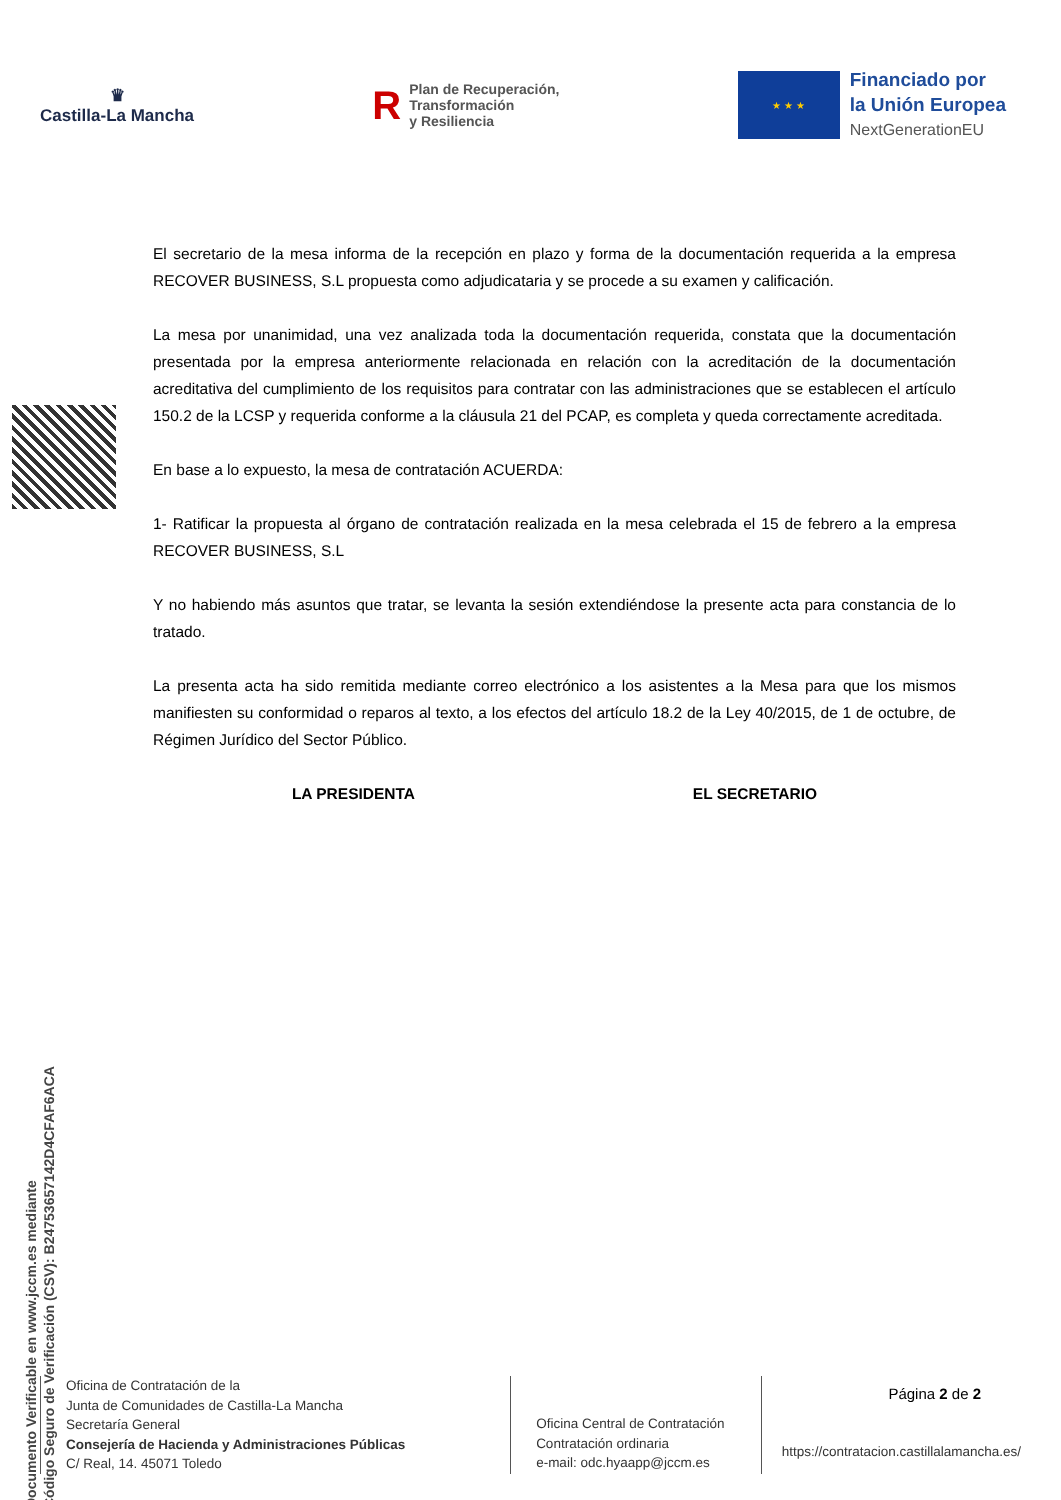♛
Castilla-La Mancha
R Plan de Recuperación,
Transformación
y Resiliencia
★ ★ ★
Financiado por
la Unión Europea
NextGenerationEU
Documento Verificable en www.jccm.es mediante
Código Seguro de Verificación (CSV): B24753657142D4CFAF6ACA
El secretario de la mesa informa de la recepción en plazo y forma de la documentación requerida a la empresa RECOVER BUSINESS, S.L propuesta como adjudicataria y se procede a su examen y calificación.
La mesa por unanimidad, una vez analizada toda la documentación requerida, constata que la documentación presentada por la empresa anteriormente relacionada en relación con la acreditación de la documentación acreditativa del cumplimiento de los requisitos para contratar con las administraciones que se establecen el artículo 150.2 de la LCSP y requerida conforme a la cláusula 21 del PCAP, es completa y queda correctamente acreditada.
En base a lo expuesto, la mesa de contratación ACUERDA:
1- Ratificar la propuesta al órgano de contratación realizada en la mesa celebrada el 15 de febrero a la empresa RECOVER BUSINESS, S.L
Y no habiendo más asuntos que tratar, se levanta la sesión extendiéndose la presente acta para constancia de lo tratado.
La presenta acta ha sido remitida mediante correo electrónico a los asistentes a la Mesa para que los mismos manifiesten su conformidad o reparos al texto, a los efectos del artículo 18.2 de la Ley 40/2015, de 1 de octubre, de Régimen Jurídico del Sector Público.
LA PRESIDENTA EL SECRETARIO
Oficina de Contratación de la
Junta de Comunidades de Castilla-La Mancha
Secretaría General
Consejería de Hacienda y Administraciones Públicas
C/ Real, 14. 45071 Toledo
Oficina Central de Contratación
Contratación ordinaria
e-mail: odc.hyaapp@jccm.es
Página 2 de 2
https://contratacion.castillalamancha.es/